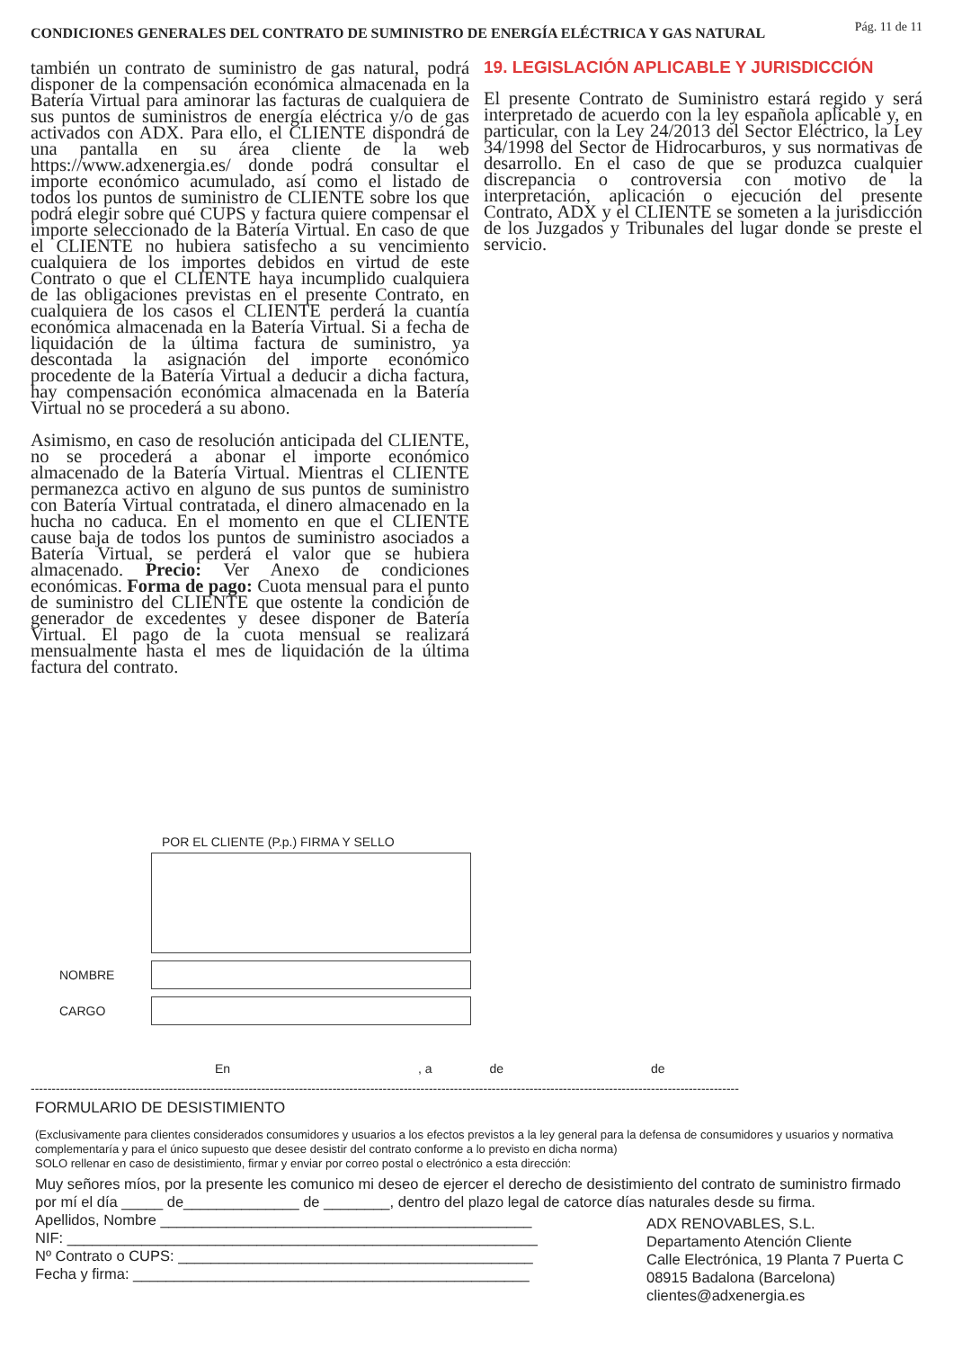CONDICIONES GENERALES DEL CONTRATO DE SUMINISTRO DE ENERGÍA ELÉCTRICA Y GAS NATURAL Pág. 11 de 11
también un contrato de suministro de gas natural, podrá disponer de la compensación económica almacenada en la Batería Virtual para aminorar las facturas de cualquiera de sus puntos de suministros de energía eléctrica y/o de gas activados con ADX. Para ello, el CLIENTE dispondrá de una pantalla en su área cliente de la web https://www.adxenergia.es/ donde podrá consultar el importe económico acumulado, así como el listado de todos los puntos de suministro de CLIENTE sobre los que podrá elegir sobre qué CUPS y factura quiere compensar el importe seleccionado de la Batería Virtual. En caso de que el CLIENTE no hubiera satisfecho a su vencimiento cualquiera de los importes debidos en virtud de este Contrato o que el CLIENTE haya incumplido cualquiera de las obligaciones previstas en el presente Contrato, en cualquiera de los casos el CLIENTE perderá la cuantía económica almacenada en la Batería Virtual. Si a fecha de liquidación de la última factura de suministro, ya descontada la asignación del importe económico procedente de la Batería Virtual a deducir a dicha factura, hay compensación económica almacenada en la Batería Virtual no se procederá a su abono.
Asimismo, en caso de resolución anticipada del CLIENTE, no se procederá a abonar el importe económico almacenado de la Batería Virtual. Mientras el CLIENTE permanezca activo en alguno de sus puntos de suministro con Batería Virtual contratada, el dinero almacenado en la hucha no caduca. En el momento en que el CLIENTE cause baja de todos los puntos de suministro asociados a Batería Virtual, se perderá el valor que se hubiera almacenado. Precio: Ver Anexo de condiciones económicas. Forma de pago: Cuota mensual para el punto de suministro del CLIENTE que ostente la condición de generador de excedentes y desee disponer de Batería Virtual. El pago de la cuota mensual se realizará mensualmente hasta el mes de liquidación de la última factura del contrato.
19. LEGISLACIÓN APLICABLE Y JURISDICCIÓN
El presente Contrato de Suministro estará regido y será interpretado de acuerdo con la ley española aplicable y, en particular, con la Ley 24/2013 del Sector Eléctrico, la Ley 34/1998 del Sector de Hidrocarburos, y sus normativas de desarrollo. En el caso de que se produzca cualquier discrepancia o controversia con motivo de la interpretación, aplicación o ejecución del presente Contrato, ADX y el CLIENTE se someten a la jurisdicción de los Juzgados y Tribunales del lugar donde se preste el servicio.
POR EL CLIENTE (P.p.) FIRMA Y SELLO
NOMBRE
CARGO
En , a de de
-------------------------------------------------------------------------------------------------------------------------------------------------------------------------
FORMULARIO DE DESISTIMIENTO
(Exclusivamente para clientes considerados consumidores y usuarios a los efectos previstos a la ley general para la defensa de consumidores y usuarios y normativa complementaría y para el único supuesto que desee desistir del contrato conforme a lo previsto en dicha norma)
SOLO rellenar en caso de desistimiento, firmar y enviar por correo postal o electrónico a esta dirección:
Muy señores míos, por la presente les comunico mi deseo de ejercer el derecho de desistimiento del contrato de suministro firmado por mí el día _____ de______________ de ________, dentro del plazo legal de catorce días naturales desde su firma.
Apellidos, Nombre _____________________________________________
NIF: _________________________________________________________
Nº Contrato o CUPS: ___________________________________________
Fecha y firma: ________________________________________________
ADX RENOVABLES, S.L.
Departamento Atención Cliente
Calle Electrónica, 19 Planta 7 Puerta C
08915 Badalona (Barcelona)
clientes@adxenergia.es